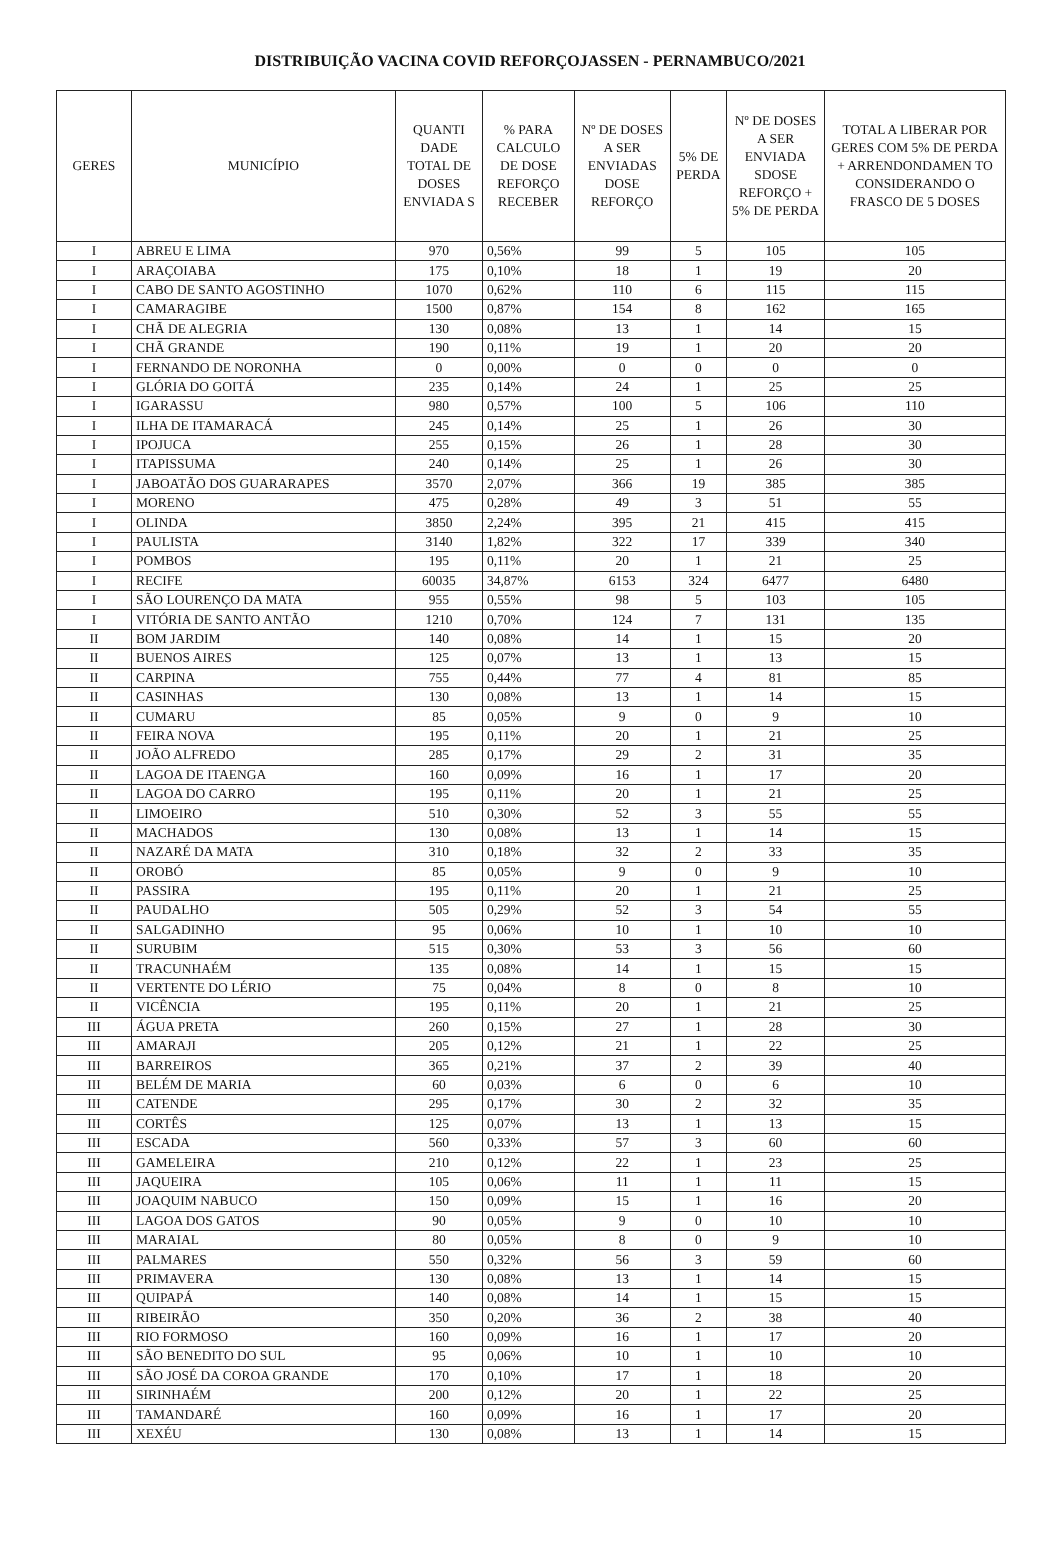DISTRIBUIÇÃO VACINA COVID REFORÇOJASSEN - PERNAMBUCO/2021
| GERES | MUNICÍPIO | QUANTI DADE TOTAL DE DOSES ENVIADA S | % PARA CALCULO DE DOSE REFORÇO RECEBER | Nº DE DOSES A SER ENVIADAS DOSE REFORÇO | 5% DE PERDA | Nº DE DOSES A SER ENVIADA SDOSE REFORÇO + 5% DE PERDA | TOTAL A LIBERAR POR GERES COM 5% DE PERDA + ARRENDONDAMEN TO CONSIDERANDO O FRASCO DE 5 DOSES |
| --- | --- | --- | --- | --- | --- | --- | --- |
| I | ABREU E LIMA | 970 | 0,56% | 99 | 5 | 105 | 105 |
| I | ARAÇOIABA | 175 | 0,10% | 18 | 1 | 19 | 20 |
| I | CABO DE SANTO AGOSTINHO | 1070 | 0,62% | 110 | 6 | 115 | 115 |
| I | CAMARAGIBE | 1500 | 0,87% | 154 | 8 | 162 | 165 |
| I | CHÃ DE ALEGRIA | 130 | 0,08% | 13 | 1 | 14 | 15 |
| I | CHÃ GRANDE | 190 | 0,11% | 19 | 1 | 20 | 20 |
| I | FERNANDO DE NORONHA | 0 | 0,00% | 0 | 0 | 0 | 0 |
| I | GLÓRIA DO GOITÁ | 235 | 0,14% | 24 | 1 | 25 | 25 |
| I | IGARASSU | 980 | 0,57% | 100 | 5 | 106 | 110 |
| I | ILHA DE ITAMARACÁ | 245 | 0,14% | 25 | 1 | 26 | 30 |
| I | IPOJUCA | 255 | 0,15% | 26 | 1 | 28 | 30 |
| I | ITAPISSUMA | 240 | 0,14% | 25 | 1 | 26 | 30 |
| I | JABOATÃO DOS GUARARAPES | 3570 | 2,07% | 366 | 19 | 385 | 385 |
| I | MORENO | 475 | 0,28% | 49 | 3 | 51 | 55 |
| I | OLINDA | 3850 | 2,24% | 395 | 21 | 415 | 415 |
| I | PAULISTA | 3140 | 1,82% | 322 | 17 | 339 | 340 |
| I | POMBOS | 195 | 0,11% | 20 | 1 | 21 | 25 |
| I | RECIFE | 60035 | 34,87% | 6153 | 324 | 6477 | 6480 |
| I | SÃO LOURENÇO DA MATA | 955 | 0,55% | 98 | 5 | 103 | 105 |
| I | VITÓRIA DE SANTO ANTÃO | 1210 | 0,70% | 124 | 7 | 131 | 135 |
| II | BOM JARDIM | 140 | 0,08% | 14 | 1 | 15 | 20 |
| II | BUENOS AIRES | 125 | 0,07% | 13 | 1 | 13 | 15 |
| II | CARPINA | 755 | 0,44% | 77 | 4 | 81 | 85 |
| II | CASINHAS | 130 | 0,08% | 13 | 1 | 14 | 15 |
| II | CUMARU | 85 | 0,05% | 9 | 0 | 9 | 10 |
| II | FEIRA NOVA | 195 | 0,11% | 20 | 1 | 21 | 25 |
| II | JOÃO ALFREDO | 285 | 0,17% | 29 | 2 | 31 | 35 |
| II | LAGOA DE ITAENGA | 160 | 0,09% | 16 | 1 | 17 | 20 |
| II | LAGOA DO CARRO | 195 | 0,11% | 20 | 1 | 21 | 25 |
| II | LIMOEIRO | 510 | 0,30% | 52 | 3 | 55 | 55 |
| II | MACHADOS | 130 | 0,08% | 13 | 1 | 14 | 15 |
| II | NAZARÉ DA MATA | 310 | 0,18% | 32 | 2 | 33 | 35 |
| II | OROBÓ | 85 | 0,05% | 9 | 0 | 9 | 10 |
| II | PASSIRA | 195 | 0,11% | 20 | 1 | 21 | 25 |
| II | PAUDALHO | 505 | 0,29% | 52 | 3 | 54 | 55 |
| II | SALGADINHO | 95 | 0,06% | 10 | 1 | 10 | 10 |
| II | SURUBIM | 515 | 0,30% | 53 | 3 | 56 | 60 |
| II | TRACUNHAÉM | 135 | 0,08% | 14 | 1 | 15 | 15 |
| II | VERTENTE DO LÉRIO | 75 | 0,04% | 8 | 0 | 8 | 10 |
| II | VICÊNCIA | 195 | 0,11% | 20 | 1 | 21 | 25 |
| III | ÁGUA PRETA | 260 | 0,15% | 27 | 1 | 28 | 30 |
| III | AMARAJI | 205 | 0,12% | 21 | 1 | 22 | 25 |
| III | BARREIROS | 365 | 0,21% | 37 | 2 | 39 | 40 |
| III | BELÉM DE MARIA | 60 | 0,03% | 6 | 0 | 6 | 10 |
| III | CATENDE | 295 | 0,17% | 30 | 2 | 32 | 35 |
| III | CORTÊS | 125 | 0,07% | 13 | 1 | 13 | 15 |
| III | ESCADA | 560 | 0,33% | 57 | 3 | 60 | 60 |
| III | GAMELEIRA | 210 | 0,12% | 22 | 1 | 23 | 25 |
| III | JAQUEIRA | 105 | 0,06% | 11 | 1 | 11 | 15 |
| III | JOAQUIM NABUCO | 150 | 0,09% | 15 | 1 | 16 | 20 |
| III | LAGOA DOS GATOS | 90 | 0,05% | 9 | 0 | 10 | 10 |
| III | MARAIAL | 80 | 0,05% | 8 | 0 | 9 | 10 |
| III | PALMARES | 550 | 0,32% | 56 | 3 | 59 | 60 |
| III | PRIMAVERA | 130 | 0,08% | 13 | 1 | 14 | 15 |
| III | QUIPAPÁ | 140 | 0,08% | 14 | 1 | 15 | 15 |
| III | RIBEIRÃO | 350 | 0,20% | 36 | 2 | 38 | 40 |
| III | RIO FORMOSO | 160 | 0,09% | 16 | 1 | 17 | 20 |
| III | SÃO BENEDITO DO SUL | 95 | 0,06% | 10 | 1 | 10 | 10 |
| III | SÃO JOSÉ DA COROA GRANDE | 170 | 0,10% | 17 | 1 | 18 | 20 |
| III | SIRINHAÉM | 200 | 0,12% | 20 | 1 | 22 | 25 |
| III | TAMANDARÉ | 160 | 0,09% | 16 | 1 | 17 | 20 |
| III | XEXÉU | 130 | 0,08% | 13 | 1 | 14 | 15 |